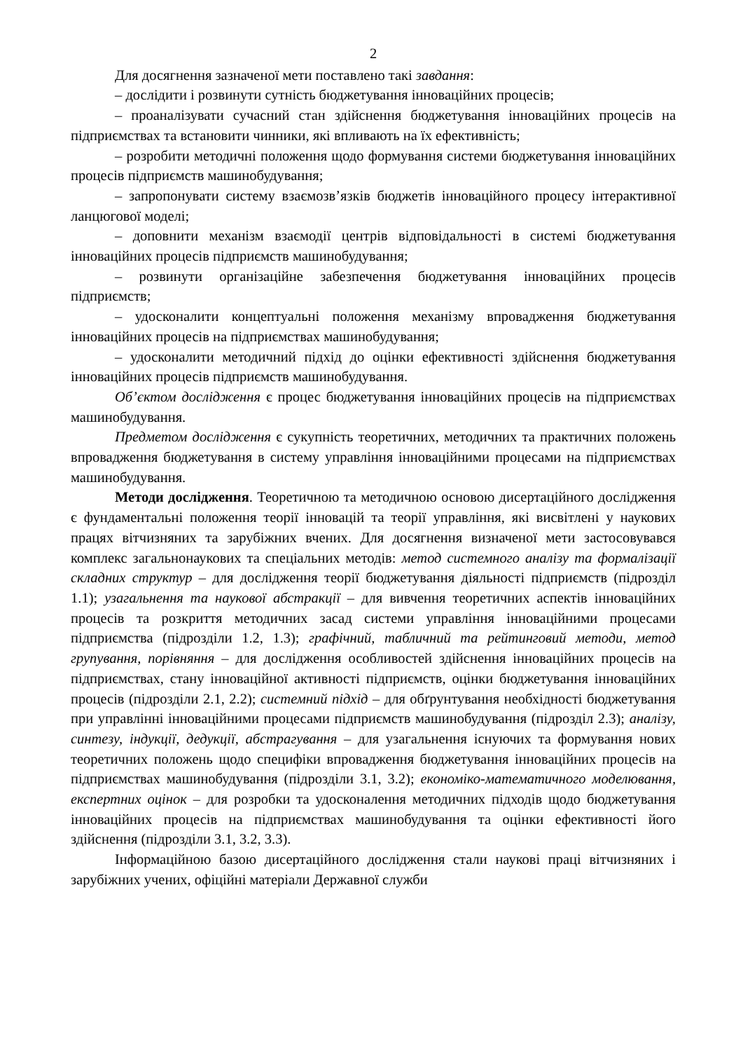2
Для досягнення зазначеної мети поставлено такі завдання:
– дослідити і розвинути сутність бюджетування інноваційних процесів;
– проаналізувати сучасний стан здійснення бюджетування інноваційних процесів на підприємствах та встановити чинники, які впливають на їх ефективність;
– розробити методичні положення щодо формування системи бюджетування інноваційних процесів підприємств машинобудування;
– запропонувати систему взаємозв’язків бюджетів інноваційного процесу інтерактивної ланцюгової моделі;
– доповнити механізм взаємодії центрів відповідальності в системі бюджетування інноваційних процесів підприємств машинобудування;
– розвинути організаційне забезпечення бюджетування інноваційних процесів підприємств;
– удосконалити концептуальні положення механізму впровадження бюджетування інноваційних процесів на підприємствах машинобудування;
– удосконалити методичний підхід до оцінки ефективності здійснення бюджетування інноваційних процесів підприємств машинобудування.
Об’єктом дослідження є процес бюджетування інноваційних процесів на підприємствах машинобудування.
Предметом дослідження є сукупність теоретичних, методичних та практичних положень впровадження бюджетування в систему управління інноваційними процесами на підприємствах машинобудування.
Методи дослідження. Теоретичною та методичною основою дисертаційного дослідження є фундаментальні положення теорії інновацій та теорії управління, які висвітлені у наукових працях вітчизняних та зарубіжних вчених. Для досягнення визначеної мети застосовувався комплекс загальнонаукових та спеціальних методів: метод системного аналізу та формалізації складних структур – для дослідження теорії бюджетування діяльності підприємств (підрозділ 1.1); узагальнення та наукової абстракції – для вивчення теоретичних аспектів інноваційних процесів та розкриття методичних засад системи управління інноваційними процесами підприємства (підрозділи 1.2, 1.3); графічний, табличний та рейтинговий методи, метод групування, порівняння – для дослідження особливостей здійснення інноваційних процесів на підприємствах, стану інноваційної активності підприємств, оцінки бюджетування інноваційних процесів (підрозділи 2.1, 2.2); системний підхід – для обґрунтування необхідності бюджетування при управлінні інноваційними процесами підприємств машинобудування (підрозділ 2.3); аналізу, синтезу, індукції, дедукції, абстрагування – для узагальнення існуючих та формування нових теоретичних положень щодо специфіки впровадження бюджетування інноваційних процесів на підприємствах машинобудування (підрозділи 3.1, 3.2); економіко-математичного моделювання, експертних оцінок – для розробки та удосконалення методичних підходів щодо бюджетування інноваційних процесів на підприємствах машинобудування та оцінки ефективності його здійснення (підрозділи 3.1, 3.2, 3.3).
Інформаційною базою дисертаційного дослідження стали наукові праці вітчизняних і зарубіжних учених, офіційні матеріали Державної служби